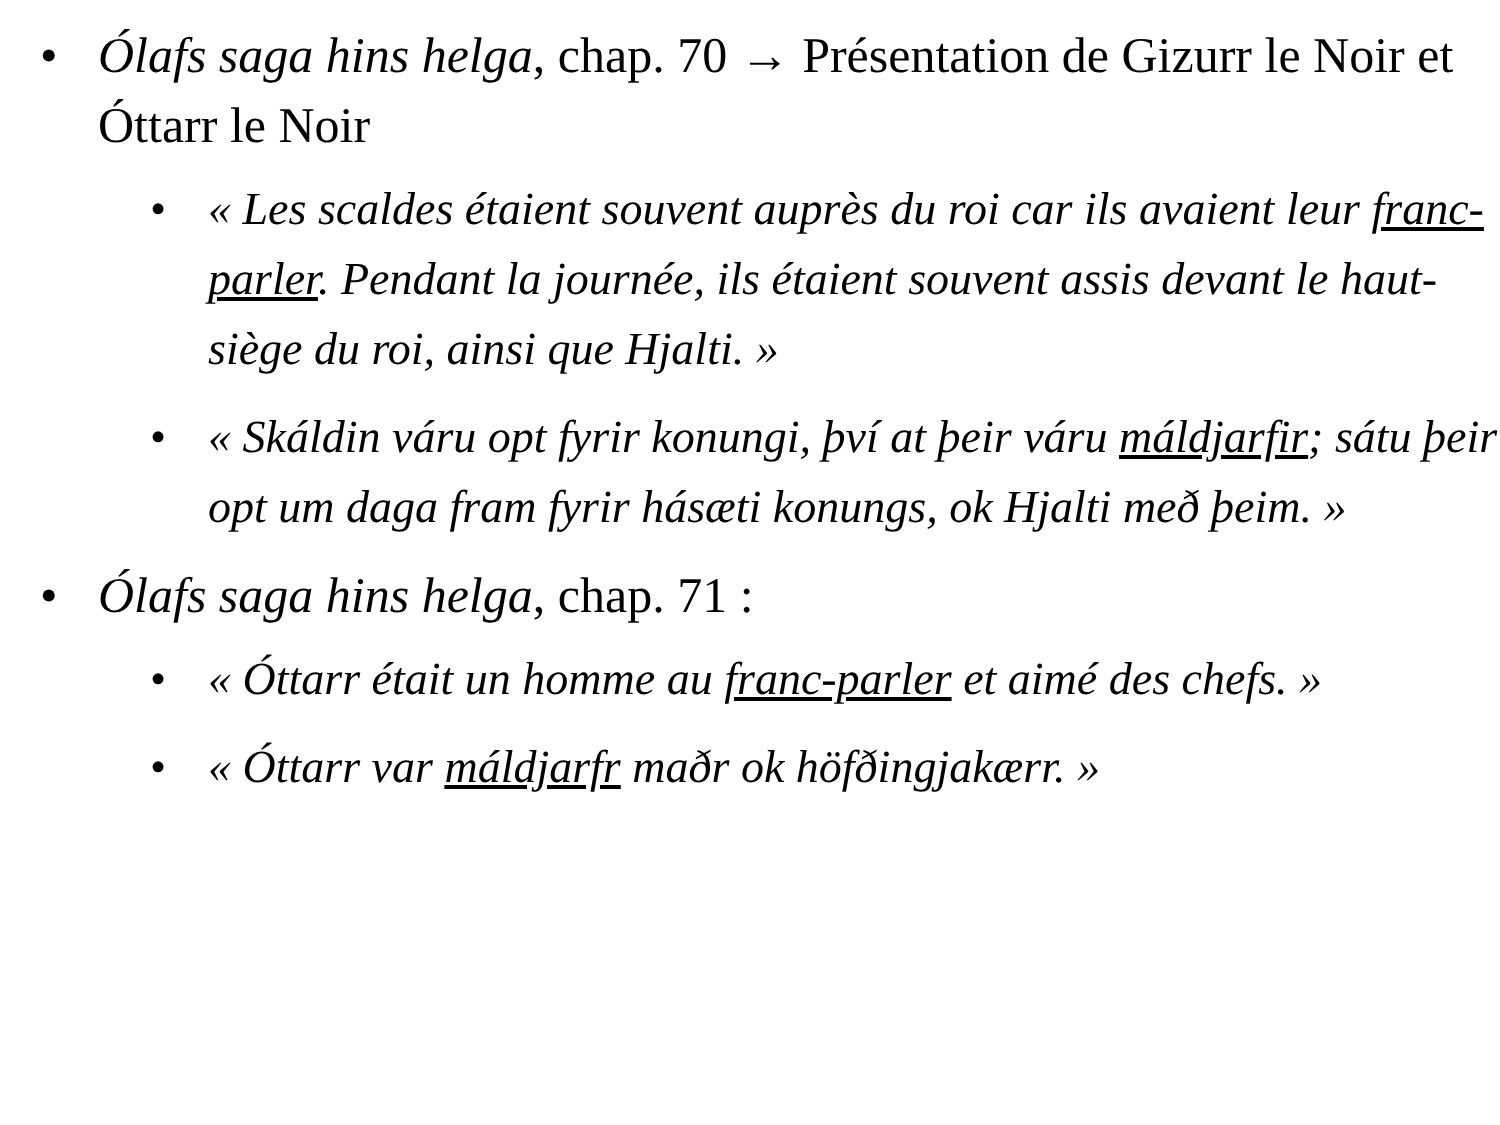• Ólafs saga hins helga, chap. 70 → Présentation de Gizurr le Noir et Óttarr le Noir
• « Les scaldes étaient souvent auprès du roi car ils avaient leur franc-parler. Pendant la journée, ils étaient souvent assis devant le haut-siège du roi, ainsi que Hjalti. »
• « Skáldin váru opt fyrir konungi, því at þeir váru máldjarfir; sátu þeir opt um daga fram fyrir hásæti konungs, ok Hjalti með þeim. »
• Ólafs saga hins helga, chap. 71 :
• « Óttarr était un homme au franc-parler et aimé des chefs. »
• « Óttarr var máldjarfr maðr ok höfðingjakærr. »